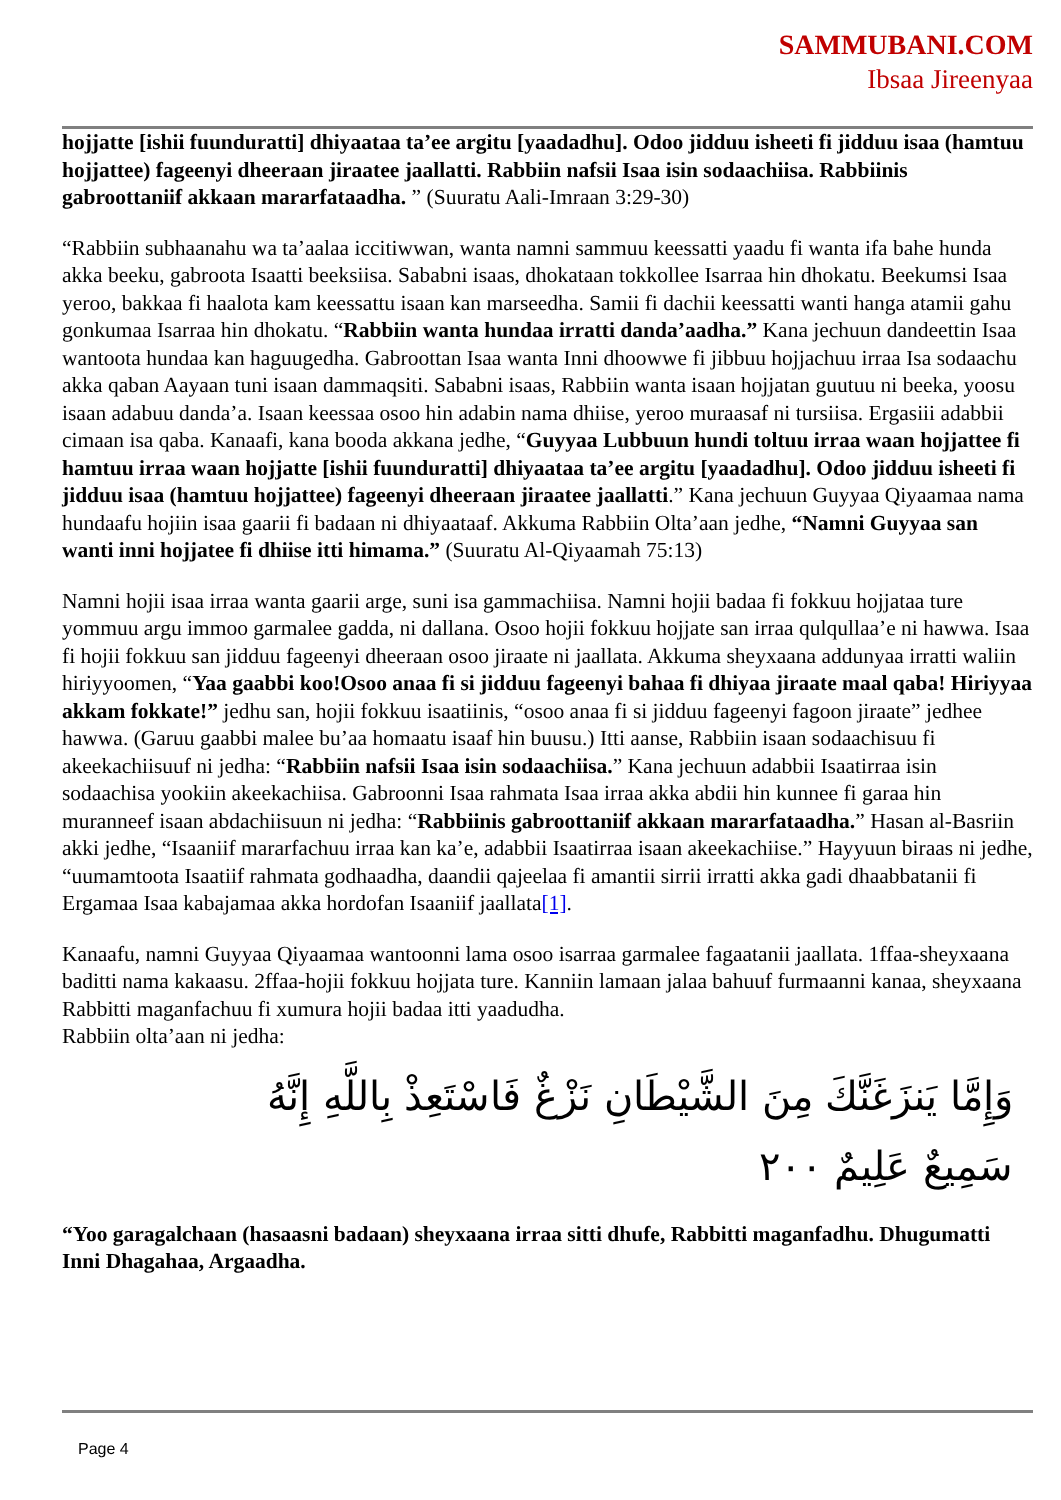SAMMUBANI.COM
Ibsaa Jireenyaa
hojjatte [ishii fuunduratti] dhiyaataa ta’ee argitu [yaadadhu]. Odoo jidduu isheeti fi jidduu isaa (hamtuu hojjattee) fageenyi dheeraan jiraatee jaallatti. Rabbiin nafsii Isaa isin sodaachiisa. Rabbiinis gabroottaniif akkaan mararfataadha. ” (Suuratu Aali-Imraan 3:29-30)
“Rabbiin subhaanahu wa ta’aalaa iccitiwwan, wanta namni sammuu keessatti yaadu fi wanta ifa bahe hunda akka beeku, gabroota Isaatti beeksiisa. Sababni isaas, dhokataan tokkollee Isarraa hin dhokatu. Beekumsi Isaa yeroo, bakkaa fi haalota kam keessattu isaan kan marseedha. Samii fi dachii keessatti wanti hanga atamii gahu gonkumaa Isarraa hin dhokatu. “Rabbiin wanta hundaa irratti danda’aadha.” Kana jechuun dandeettin Isaa wantoota hundaa kan haguugedha. Gabroottan Isaa wanta Inni dhoowwe fi jibbuu hojjachuu irraa Isa sodaachu akka qaban Aayaan tuni isaan dammaqsiti. Sababni isaas, Rabbiin wanta isaan hojjatan guutuu ni beeka, yoosu isaan adabuu danda’a. Isaan keessaa osoo hin adabin nama dhiise, yeroo muraasaf ni tursiisa. Ergasiii adabbii cimaan isa qaba. Kanaafi, kana booda akkana jedhe, “Guyyaa Lubbuun hundi toltuu irraa waan hojjattee fi hamtuu irraa waan hojjatte [ishii fuunduratti] dhiyaataa ta’ee argitu [yaadadhu]. Odoo jidduu isheeti fi jidduu isaa (hamtuu hojjattee) fageenyi dheeraan jiraatee jaallatti.” Kana jechuun Guyyaa Qiyaamaa nama hundaafu hojiin isaa gaarii fi badaan ni dhiyaataaf. Akkuma Rabbiin Olta’aan jedhe, “Namni Guyyaa san wanti inni hojjatee fi dhiise itti himama.” (Suuratu Al-Qiyaamah 75:13)
Namni hojii isaa irraa wanta gaarii arge, suni isa gammachiisa. Namni hojii badaa fi fokkuu hojjataa ture yommuu argu immoo garmalee gadda, ni dallana. Osoo hojii fokkuu hojjate san irraa qulqullaa’e ni hawwa. Isaa fi hojii fokkuu san jidduu fageenyi dheeraan osoo jiraate ni jaallata. Akkuma sheyxaana addunyaa irratti waliin hiriyyoomen, “Yaa gaabbi koo!Osoo anaa fi si jidduu fageenyi bahaa fi dhiyaa jiraate maal qaba! Hiriyyaa akkam fokkate!” jedhu san, hojii fokkuu isaatiinis, “osoo anaa fi si jidduu fageenyi fagoon jiraate” jedhee hawwa. (Garuu gaabbi malee bu’aa homaatu isaaf hin buusu.) Itti aanse, Rabbiin isaan sodaachisuu fi akeekachiisuuf ni jedha: “Rabbiin nafsii Isaa isin sodaachiisa.” Kana jechuun adabbii Isaatirraa isin sodaachisa yookiin akeekachiisa. Gabroonni Isaa rahmata Isaa irraa akka abdii hin kunnee fi garaa hin muranneef isaan abdachiisuun ni jedha: “Rabbiinis gabroottaniif akkaan mararfataadha.” Hasan al-Basriin akki jedhe, “Isaaniif mararfachuu irraa kan ka’e, adabbii Isaatirraa isaan akeekachiise.” Hayyuun biraas ni jedhe, “uumamtoota Isaatiif rahmata godhaadha, daandii qajeelaa fi amantii sirrii irratti akka gadi dhaabbatanii fi Ergamaa Isaa kabajamaa akka hordofan Isaaniif jaallata[1].
Kanaafu, namni Guyyaa Qiyaamaa wantoonni lama osoo isarraa garmalee fagaatanii jaallata. 1ffaa-sheyxaana baditti nama kakaasu. 2ffaa-hojii fokkuu hojjata ture. Kanniin lamaan jalaa bahuuf furmaanni kanaa, sheyxaana Rabbitti maganfachuu fi xumura hojii badaa itti yaadudha.
Rabbiin olta’aan ni jedha:
وَإِمَّا يَنزَغَنَّكَ مِنَ الشَّيْطَانِ نَزْغٌ فَاسْتَعِذْ بِاللَّهِ إِنَّهُ سَمِيعٌ عَلِيمٌ ٢٠٠
“Yoo garagalchaan (hasaasni badaan) sheyxaana irraa sitti dhufe, Rabbitti maganfadhu. Dhugumatti Inni Dhagahaa, Argaadha.
Page 4